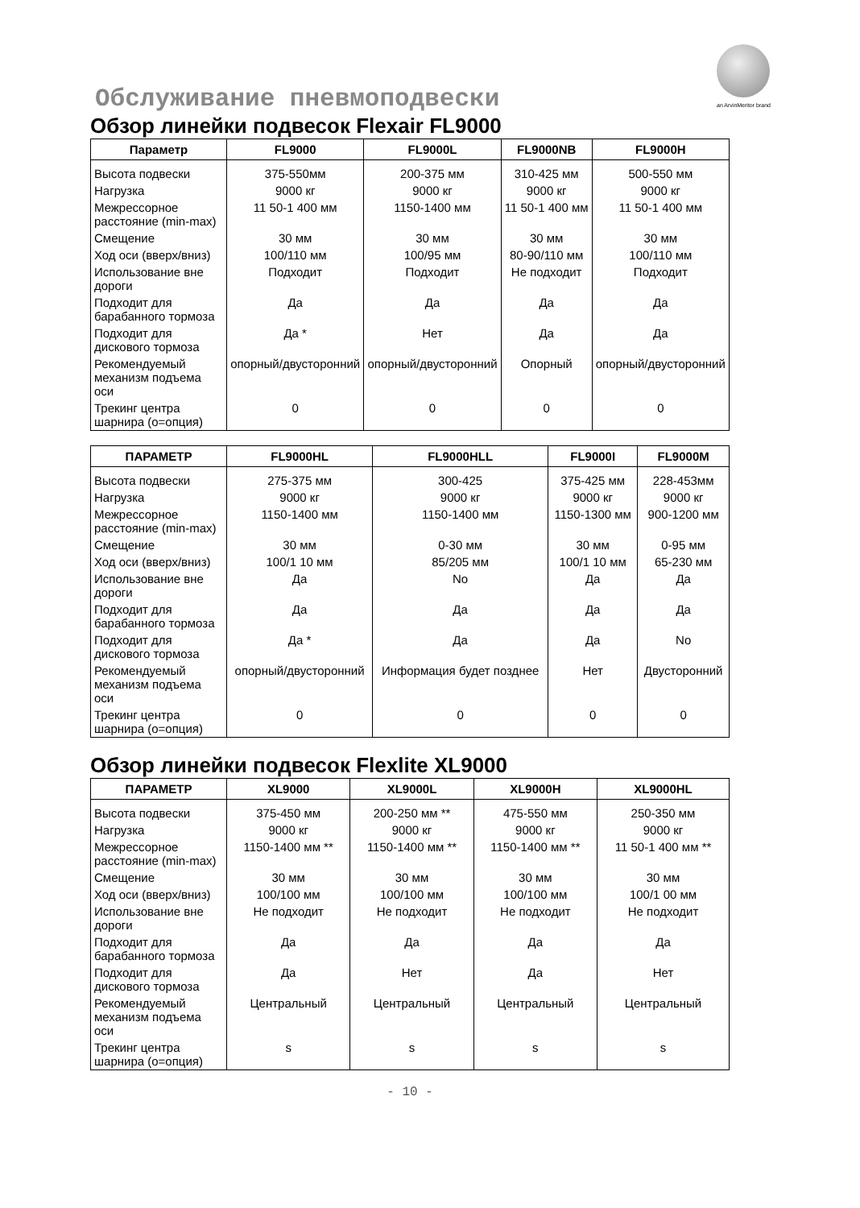an ArvinMeritor brand
Обслуживание пневмоподвески
Обзор линейки подвесок Flexair FL9000
| Параметр | FL9000 | FL9000L | FL9000NB | FL9000H |
| --- | --- | --- | --- | --- |
| Высота подвески | 375-550мм | 200-375 мм | 310-425 мм | 500-550 мм |
| Нагрузка | 9000 кг | 9000 кг | 9000 кг | 9000 кг |
| Межрессорное расстояние (min-max) | 11 50-1 400 мм | 1150-1400 мм | 11 50-1 400 мм | 11 50-1 400 мм |
| Смещение | 30 мм | 30 мм | 30 мм | 30 мм |
| Ход оси (вверх/вниз) | 100/110 мм | 100/95 мм | 80-90/110 мм | 100/110 мм |
| Использование вне дороги | Подходит | Подходит | Не подходит | Подходит |
| Подходит для барабанного тормоза | Да | Да | Да | Да |
| Подходит для дискового тормоза | Да * | Нет | Да | Да |
| Рекомендуемый механизм подъема оси | опорный/двусторонний | опорный/двусторонний | Опорный | опорный/двусторонний |
| Трекинг центра шарнира (о=опция) | 0 | 0 | 0 | 0 |
| ПАРАМЕТР | FL9000HL | FL9000HLL | FL9000I | FL9000M |
| --- | --- | --- | --- | --- |
| Высота подвески | 275-375 мм | 300-425 | 375-425 мм | 228-453мм |
| Нагрузка | 9000 кг | 9000 кг | 9000 кг | 9000 кг |
| Межрессорное расстояние (min-max) | 1150-1400 мм | 1150-1400 мм | 1150-1300 мм | 900-1200 мм |
| Смещение | 30 мм | 0-30 мм | 30 мм | 0-95 мм |
| Ход оси (вверх/вниз) | 100/1 10 мм | 85/205 мм | 100/1 10 мм | 65-230 мм |
| Использование вне дороги | Да | No | Да | Да |
| Подходит для барабанного тормоза | Да | Да | Да | Да |
| Подходит для дискового тормоза | Да * | Да | Да | No |
| Рекомендуемый механизм подъема оси | опорный/двусторонний | Информация будет позднее | Нет | Двусторонний |
| Трекинг центра шарнира (о=опция) | 0 | 0 | 0 | 0 |
Обзор линейки подвесок Flexlite XL9000
| ПАРАМЕТР | XL9000 | XL9000L | XL9000H | XL9000HL |
| --- | --- | --- | --- | --- |
| Высота подвески | 375-450 мм | 200-250 мм ** | 475-550 мм | 250-350 мм |
| Нагрузка | 9000 кг | 9000 кг | 9000 кг | 9000 кг |
| Межрессорное расстояние (min-max) | 1150-1400 мм ** | 1150-1400 мм ** | 1150-1400 мм ** | 11 50-1 400 мм ** |
| Смещение | 30 мм | 30 мм | 30 мм | 30 мм |
| Ход оси (вверх/вниз) | 100/100 мм | 100/100 мм | 100/100 мм | 100/1 00 мм |
| Использование вне дороги | Не подходит | Не подходит | Не подходит | Не подходит |
| Подходит для барабанного тормоза | Да | Да | Да | Да |
| Подходит для дискового тормоза | Да | Нет | Да | Нет |
| Рекомендуемый механизм подъема оси | Центральный | Центральный | Центральный | Центральный |
| Трекинг центра шарнира (о=опция) | s | s | s | s |
- 10 -